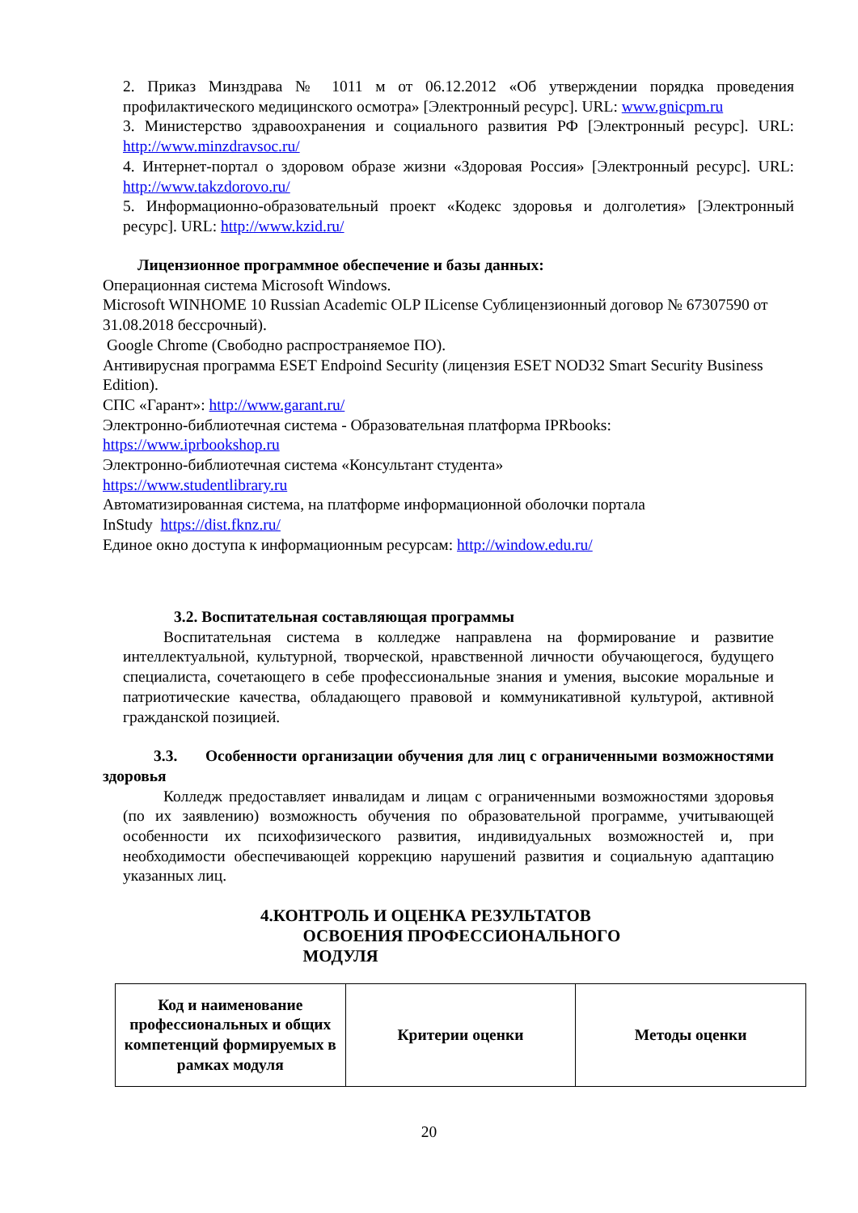2. Приказ Минздрава № 1011 м от 06.12.2012 «Об утверждении порядка проведения профилактического медицинского осмотра» [Электронный ресурс]. URL: www.gnicpm.ru
3. Министерство здравоохранения и социального развития РФ [Электронный ресурс]. URL: http://www.minzdravsoc.ru/
4. Интернет-портал о здоровом образе жизни «Здоровая Россия» [Электронный ресурс]. URL: http://www.takzdorovo.ru/
5. Информационно-образовательный проект «Кодекс здоровья и долголетия» [Электронный ресурс]. URL: http://www.kzid.ru/
Лицензионное программное обеспечение и базы данных:
Операционная система Microsoft Windows.
Microsoft WINHOME 10 Russian Academic OLP ILicense Сублицензионный договор № 67307590 от 31.08.2018 бессрочный).
Google Chrome (Свободно распространяемое ПО).
Антивирусная программа ESET Endpoind Security (лицензия ESET NOD32 Smart Security Business Edition).
СПС «Гарант»: http://www.garant.ru/
Электронно-библиотечная система - Образовательная платформа IPRbooks:
https://www.iprbookshop.ru
Электронно-библиотечная система «Консультант студента»
https://www.studentlibrary.ru
Автоматизированная система, на платформе информационной оболочки портала
InStudy https://dist.fknz.ru/
Единое окно доступа к информационным ресурсам: http://window.edu.ru/
3.2. Воспитательная составляющая программы
Воспитательная система в колледже направлена на формирование и развитие интеллектуальной, культурной, творческой, нравственной личности обучающегося, будущего специалиста, сочетающего в себе профессиональные знания и умения, высокие моральные и патриотические качества, обладающего правовой и коммуникативной культурой, активной гражданской позицией.
3.3. Особенности организации обучения для лиц с ограниченными возможностями здоровья
Колледж предоставляет инвалидам и лицам с ограниченными возможностями здоровья (по их заявлению) возможность обучения по образовательной программе, учитывающей особенности их психофизического развития, индивидуальных возможностей и, при необходимости обеспечивающей коррекцию нарушений развития и социальную адаптацию указанных лиц.
4.КОНТРОЛЬ И ОЦЕНКА РЕЗУЛЬТАТОВ
ОСВОЕНИЯ ПРОФЕССИОНАЛЬНОГО
МОДУЛЯ
| Код и наименование профессиональных и общих компетенций формируемых в рамках модуля | Критерии оценки | Методы оценки |
| --- | --- | --- |
20